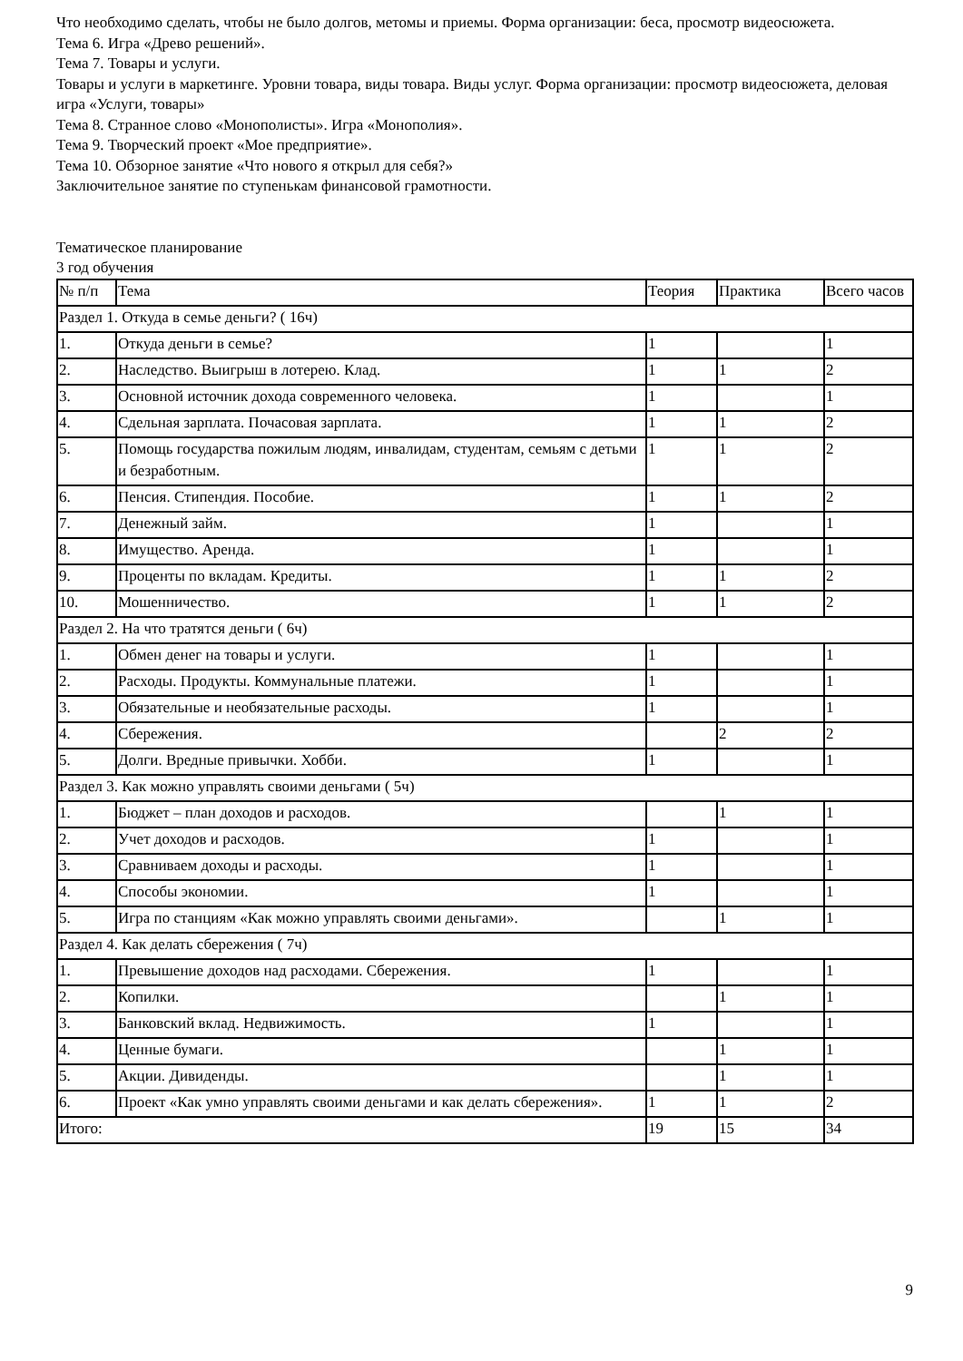Что необходимо сделать, чтобы не было долгов, метомы и приемы. Форма организации: беса, просмотр видеосюжета.
Тема 6. Игра «Древо решений».
Тема 7. Товары и услуги.
Товары и услуги в маркетинге. Уровни товара, виды товара. Виды услуг. Форма организации: просмотр видеосюжета, деловая игра «Услуги, товары»
Тема 8. Странное слово «Монополисты». Игра «Монополия».
Тема 9. Творческий проект «Мое предприятие».
Тема 10. Обзорное занятие «Что нового я открыл для себя?»
Заключительное занятие по ступенькам финансовой грамотности.
Тематическое планирование
3 год обучения
| № п/п | Тема | Теория | Практика | Всего часов |
| Раздел 1. Откуда в семье деньги? ( 16ч) | | | | |
| 1. | Откуда деньги в семье? | 1 | | 1 |
| 2. | Наследство. Выигрыш в лотерею. Клад. | 1 | 1 | 2 |
| 3. | Основной источник дохода современного человека. | 1 | | 1 |
| 4. | Сдельная зарплата. Почасовая зарплата. | 1 | 1 | 2 |
| 5. | Помощь государства пожилым людям, инвалидам, студентам, семьям с детьми и безработным. | 1 | 1 | 2 |
| 6. | Пенсия. Стипендия. Пособие. | 1 | 1 | 2 |
| 7. | Денежный займ. | 1 | | 1 |
| 8. | Имущество. Аренда. | 1 | | 1 |
| 9. | Проценты по вкладам. Кредиты. | 1 | 1 | 2 |
| 10. | Мошенничество. | 1 | 1 | 2 |
| Раздел 2. На что тратятся деньги ( 6ч) | | | | |
| 1. | Обмен денег на товары и услуги. | 1 | | 1 |
| 2. | Расходы. Продукты. Коммунальные платежи. | 1 | | 1 |
| 3. | Обязательные и необязательные расходы. | 1 | | 1 |
| 4. | Сбережения. | | 2 | 2 |
| 5. | Долги. Вредные привычки. Хобби. | 1 | | 1 |
| Раздел 3. Как можно управлять своими деньгами ( 5ч) | | | | |
| 1. | Бюджет – план доходов и расходов. | | 1 | 1 |
| 2. | Учет доходов и расходов. | 1 | | 1 |
| 3. | Сравниваем доходы и расходы. | 1 | | 1 |
| 4. | Способы экономии. | 1 | | 1 |
| 5. | Игра по станциям «Как можно управлять своими деньгами». | | 1 | 1 |
| Раздел 4. Как делать сбережения ( 7ч) | | | | |
| 1. | Превышение доходов над расходами. Сбережения. | 1 | | 1 |
| 2. | Копилки. | | 1 | 1 |
| 3. | Банковский вклад. Недвижимость. | 1 | | 1 |
| 4. | Ценные бумаги. | | 1 | 1 |
| 5. | Акции. Дивиденды. | | 1 | 1 |
| 6. | Проект «Как умно управлять своими деньгами и как делать сбережения». | 1 | 1 | 2 |
| Итого: | | 19 | 15 | 34 |
9